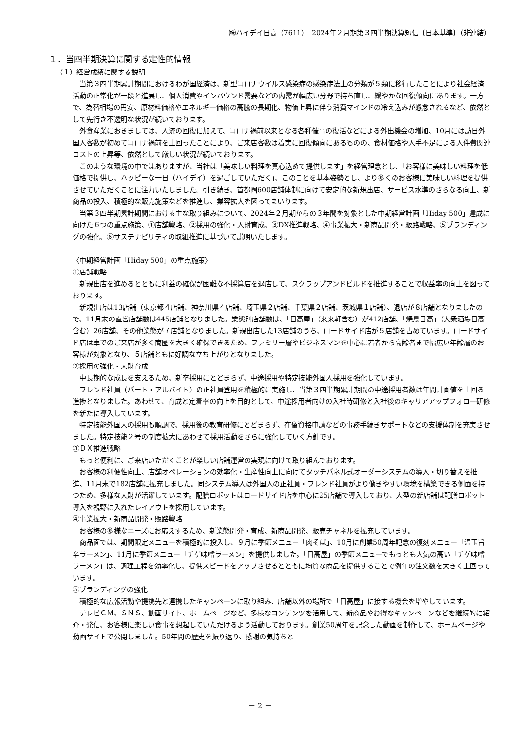㈱ハイデイ日高（7611）　2024年２月期第３四半期決算短信〔日本基準〕（非連結）
１．当四半期決算に関する定性的情報
（１）経営成績に関する説明
当第３四半期累計期間におけるわが国経済は、新型コロナウイルス感染症の感染症法上の分類が５類に移行したことにより社会経済活動の正常化が一段と進展し、個人消費やインバウンド需要などの内需が幅広い分野で持ち直し、緩やかな回復傾向にあります。一方で、為替相場の円安、原材料価格やエネルギー価格の高騰の長期化、物価上昇に伴う消費マインドの冷え込みが懸念されるなど、依然として先行き不透明な状況が続いております。
外食産業におきましては、人流の回復に加えて、コロナ禍前以来となる各種催事の復活などによる外出機会の増加、10月には訪日外国人客数が初めてコロナ禍前を上回ったことにより、ご来店客数は着実に回復傾向にあるものの、食材価格や人手不足による人件費関連コストの上昇等、依然として厳しい状況が続いております。
このような環境の中ではありますが、当社は「美味しい料理を真心込めて提供します」を経営理念とし、「お客様に美味しい料理を低価格で提供し、ハッピーな一日（ハイデイ）を過ごしていただく」、このことを基本姿勢とし、より多くのお客様に美味しい料理を提供させていただくことに注力いたしました。引き続き、首都圏600店舗体制に向けて安定的な新規出店、サービス水準のさらなる向上、新商品の投入、積極的な販売施策などを推進し、業容拡大を図ってまいります。
当第３四半期累計期間における主な取り組みについて、2024年２月期からの３年間を対象とした中期経営計画「Hiday 500」達成に向けた６つの重点施策、①店舗戦略、②採用の強化・人財育成、③DX推進戦略、④事業拡大・新商品開発・販路戦略、⑤ブランディングの強化、⑥サステナビリティの取組推進に基づいて説明いたします。
〈中期経営計画「Hiday 500」の重点施策〉
①店舗戦略
新規出店を進めるとともに利益の確保が困難な不採算店を退店して、スクラップアンドビルドを推進することで収益率の向上を図っております。
新規出店は13店舗（東京都４店舗、神奈川県４店舗、埼玉県２店舗、千葉県２店舗、茨城県１店舗）、退店が８店舗となりましたので、11月末の直営店舗数は445店舗となりました。業態別店舗数は、「日高屋」（来来軒含む）が412店舗、「焼鳥日高」（大衆酒場日高含む）26店舗、その他業態が７店舗となりました。新規出店した13店舗のうち、ロードサイド店が５店舗を占めています。ロードサイド店は車でのご来店が多く商圏を大きく確保できるため、ファミリー層やビジネスマンを中心に若者から高齢者まで幅広い年齢層のお客様が対象となり、５店舗ともに好調な立ち上がりとなりました。
②採用の強化・人財育成
中長期的な成長を支えるため、新卒採用にとどまらず、中途採用や特定技能外国人採用を強化しています。
フレンド社員（パート・アルバイト）の正社員登用を積極的に実施し、当第３四半期累計期間の中途採用者数は年間計画値を上回る進捗となりました。あわせて、育成と定着率の向上を目的として、中途採用者向けの入社時研修と入社後のキャリアアップフォロー研修を新たに導入しています。
特定技能外国人の採用も順調で、採用後の教育研修にとどまらず、在留資格申請などの事務手続きサポートなどの支援体制を充実させました。特定技能２号の制度拡大にあわせて採用活動をさらに強化していく方針です。
③ＤＸ推進戦略
もっと便利に、ご来店いただくことが楽しい店舗運営の実現に向けて取り組んでおります。
お客様の利便性向上、店舗オペレーションの効率化・生産性向上に向けてタッチパネル式オーダーシステムの導入・切り替えを推進、11月末で182店舗に拡充しました。同システム導入は外国人の正社員・フレンド社員がより働きやすい環境を構築できる側面を持つため、多様な人財が活躍しています。配膳ロボットはロードサイド店を中心に25店舗で導入しており、大型の新店舗は配膳ロボット導入を視野に入れたレイアウトを採用しています。
④事業拡大・新商品開発・販路戦略
お客様の多様なニーズにお応えするため、新業態開発・育成、新商品開発、販売チャネルを拡充しています。
商品面では、期間限定メニューを積極的に投入し、９月に季節メニュー「肉そば」、10月に創業50周年記念の復刻メニュー「温玉旨辛ラーメン」、11月に季節メニュー「チゲ味噌ラーメン」を提供しました。「日高屋」の季節メニューでもっとも人気の高い「チゲ味噌ラーメン」は、調理工程を効率化し、提供スピードをアップさせるとともに均質な商品を提供することで例年の注文数を大きく上回っています。
⑤ブランディングの強化
積極的な広報活動や提携先と連携したキャンペーンに取り組み、店舗以外の場所で「日高屋」に接する機会を増やしています。
テレビＣＭ、ＳＮＳ、動画サイト、ホームページなど、多様なコンテンツを活用して、新商品やお得なキャンペーンなどを継続的に紹介・発信、お客様に楽しい食事を想起していただけるよう活動しております。創業50周年を記念した動画を制作して、ホームページや動画サイトで公開しました。50年間の歴史を振り返り、感謝の気持ちと
－ 2 －